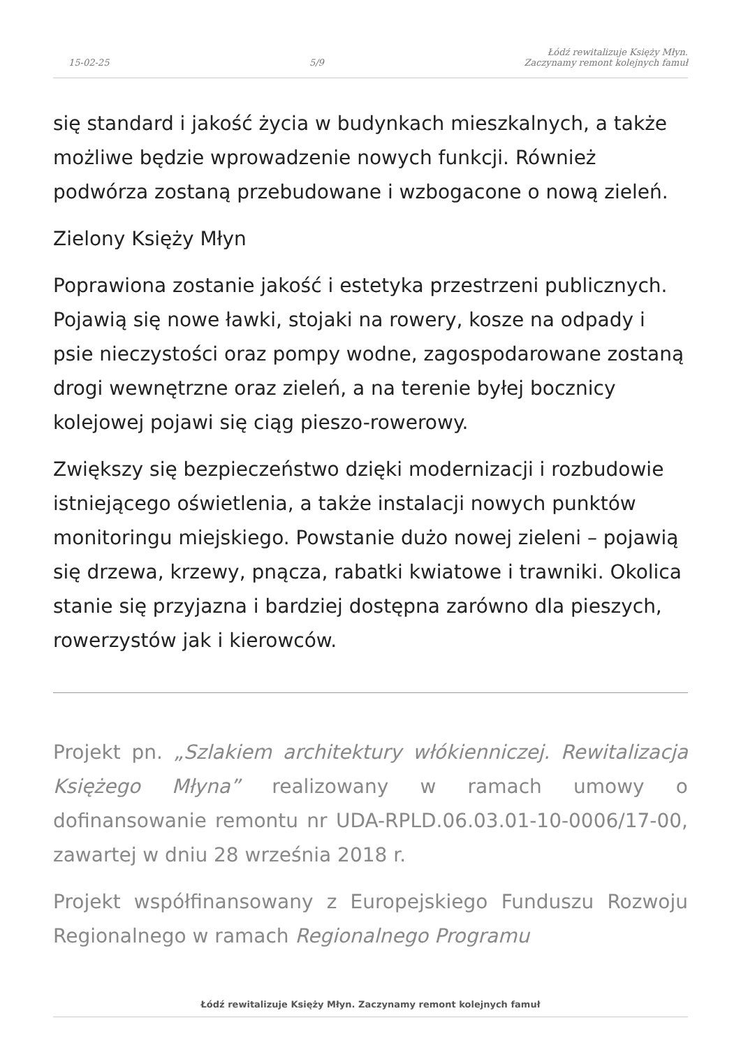15-02-25 5/9 Łódź rewitalizuje Księży Młyn.
Zaczynamy remont kolejnych famuł
się standard i jakość życia w budynkach mieszkalnych, a także możliwe będzie wprowadzenie nowych funkcji. Również podwórza zostaną przebudowane i wzbogacone o nową zieleń.
Zielony Księży Młyn
Poprawiona zostanie jakość i estetyka przestrzeni publicznych. Pojawią się nowe ławki, stojaki na rowery, kosze na odpady i psie nieczystości oraz pompy wodne, zagospodarowane zostaną drogi wewnętrzne oraz zieleń, a na terenie byłej bocznicy kolejowej pojawi się ciąg pieszo-rowerowy.
Zwiększy się bezpieczeństwo dzięki modernizacji i rozbudowie istniejącego oświetlenia, a także instalacji nowych punktów monitoringu miejskiego. Powstanie dużo nowej zieleni – pojawią się drzewa, krzewy, pnącza, rabatki kwiatowe i trawniki. Okolica stanie się przyjazna i bardziej dostępna zarówno dla pieszych, rowerzystów jak i kierowców.
Projekt pn. „Szlakiem architektury włókienniczej. Rewitalizacja Księżego Młyna” realizowany w ramach umowy o dofinansowanie remontu nr UDA-RPLD.06.03.01-10-0006/17-00, zawartej w dniu 28 września 2018 r.
Projekt współfinansowany z Europejskiego Funduszu Rozwoju Regionalnego w ramach Regionalnego Programu
Łódź rewitalizuje Księży Młyn. Zaczynamy remont kolejnych famuł